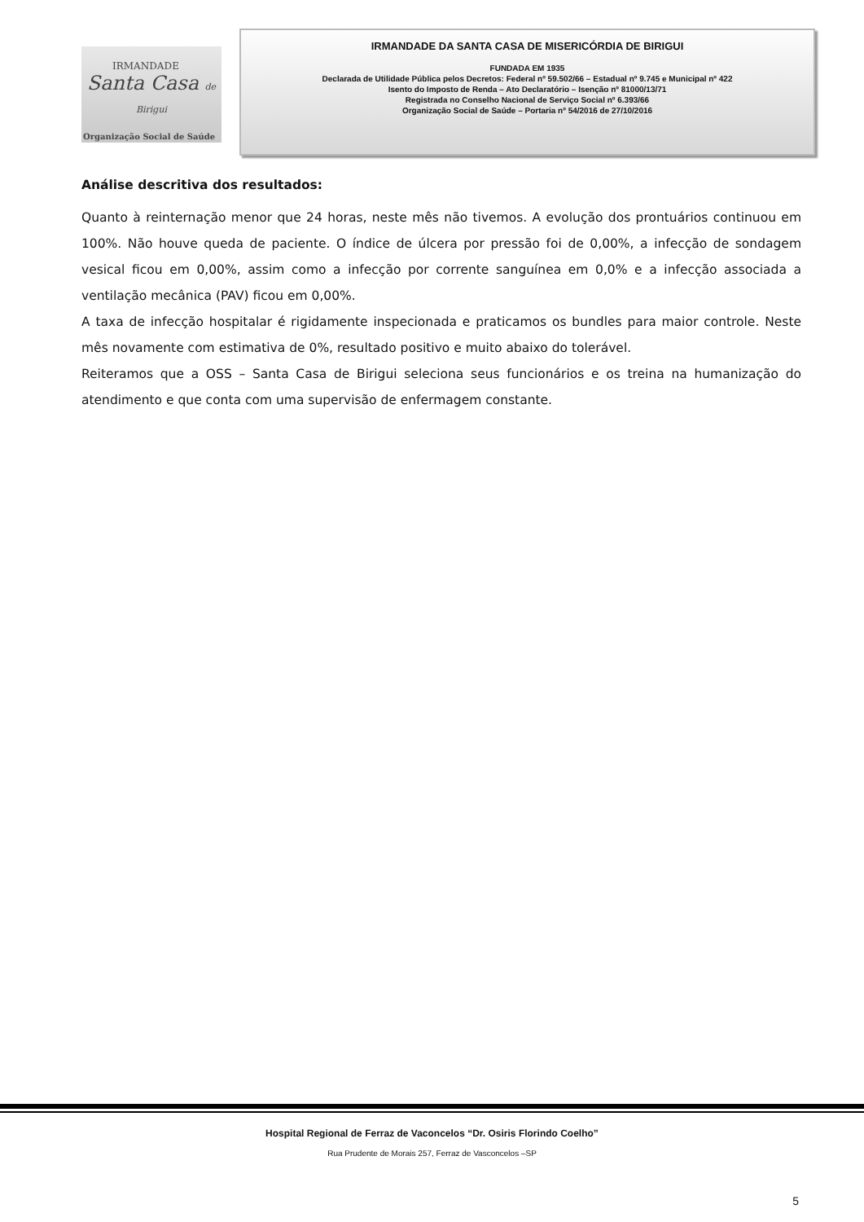IRMANDADE
Santa Casa de Birigui
Organização Social de Saúde
IRMANDADE DA SANTA CASA DE MISERICÓRDIA DE BIRIGUI
FUNDADA EM 1935
Declarada de Utilidade Pública pelos Decretos: Federal nº 59.502/66 – Estadual nº 9.745 e Municipal nº 422
Isento do Imposto de Renda – Ato Declaratório – Isenção nº 81000/13/71
Registrada no Conselho Nacional de Serviço Social nº 6.393/66
Organização Social de Saúde – Portaria nº 54/2016 de 27/10/2016
Análise descritiva dos resultados:
Quanto à reinternação menor que 24 horas, neste mês não tivemos. A evolução dos prontuários continuou em 100%. Não houve queda de paciente. O índice de úlcera por pressão foi de 0,00%, a infecção de sondagem vesical ficou em 0,00%, assim como a infecção por corrente sanguínea em 0,0% e a infecção associada a ventilação mecânica (PAV) ficou em 0,00%.
A taxa de infecção hospitalar é rigidamente inspecionada e praticamos os bundles para maior controle. Neste mês novamente com estimativa de 0%, resultado positivo e muito abaixo do tolerável.
Reiteramos que a OSS – Santa Casa de Birigui seleciona seus funcionários e os treina na humanização do atendimento e que conta com uma supervisão de enfermagem constante.
Hospital Regional de Ferraz de Vaconcelos “Dr. Osiris Florindo Coelho”
Rua Prudente de Morais 257, Ferraz de Vasconcelos –SP
5